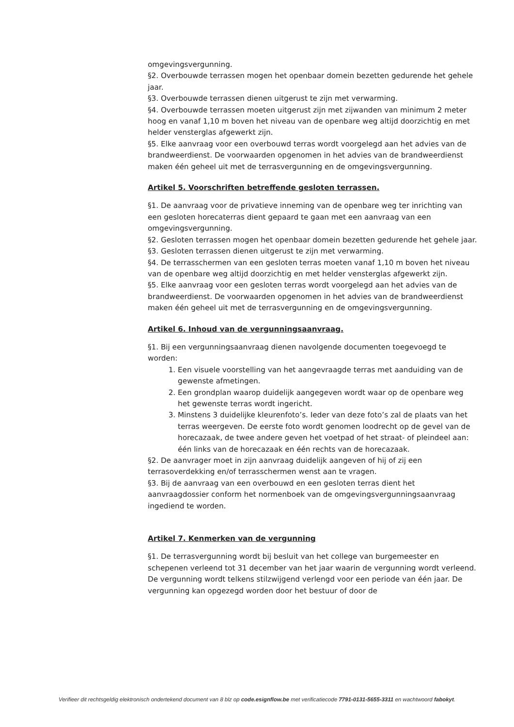omgevingsvergunning.
§2. Overbouwde terrassen mogen het openbaar domein bezetten gedurende het gehele jaar.
§3. Overbouwde terrassen dienen uitgerust te zijn met verwarming.
§4. Overbouwde terrassen moeten uitgerust zijn met zijwanden van minimum 2 meter hoog en vanaf 1,10 m boven het niveau van de openbare weg altijd doorzichtig en met helder vensterglas afgewerkt zijn.
§5. Elke aanvraag voor een overbouwd terras wordt voorgelegd aan het advies van de brandweerdienst. De voorwaarden opgenomen in het advies van de brandweerdienst maken één geheel uit met de terrasvergunning en de omgevingsvergunning.
Artikel 5. Voorschriften betreffende gesloten terrassen.
§1. De aanvraag voor de privatieve inneming van de openbare weg ter inrichting van een gesloten horecaterras dient gepaard te gaan met een aanvraag van een omgevingsvergunning.
§2. Gesloten terrassen mogen het openbaar domein bezetten gedurende het gehele jaar.
§3. Gesloten terrassen dienen uitgerust te zijn met verwarming.
§4. De terrasschermen van een gesloten terras moeten vanaf 1,10 m boven het niveau van de openbare weg altijd doorzichtig en met helder vensterglas afgewerkt zijn.
§5. Elke aanvraag voor een gesloten terras wordt voorgelegd aan het advies van de brandweerdienst. De voorwaarden opgenomen in het advies van de brandweerdienst maken één geheel uit met de terrasvergunning en de omgevingsvergunning.
Artikel 6. Inhoud van de vergunningsaanvraag.
§1. Bij een vergunningsaanvraag dienen navolgende documenten toegevoegd te worden:
1. Een visuele voorstelling van het aangevraagde terras met aanduiding van de gewenste afmetingen.
2. Een grondplan waarop duidelijk aangegeven wordt waar op de openbare weg het gewenste terras wordt ingericht.
3. Minstens 3 duidelijke kleurenfoto’s. Ieder van deze foto’s zal de plaats van het terras weergeven. De eerste foto wordt genomen loodrecht op de gevel van de horecazaak, de twee andere geven het voetpad of het straat- of pleindeel aan: één links van de horecazaak en één rechts van de horecazaak.
§2. De aanvrager moet in zijn aanvraag duidelijk aangeven of hij of zij een terrasoverdekking en/of terrasschermen wenst aan te vragen.
§3. Bij de aanvraag van een overbouwd en een gesloten terras dient het aanvraagdossier conform het normenboek van de omgevingsvergunningsaanvraag ingediend te worden.
Artikel 7. Kenmerken van de vergunning
§1. De terrasvergunning wordt bij besluit van het college van burgemeester en schepenen verleend tot 31 december van het jaar waarin de vergunning wordt verleend. De vergunning wordt telkens stilzwijgend verlengd voor een periode van één jaar. De vergunning kan opgezegd worden door het bestuur of door de
Verifieer dit rechtsgeldig elektronisch ondertekend document van 8 blz op code.esignflow.be met verificatiecode 7791-0131-5655-3311 en wachtwoord fabokyt.